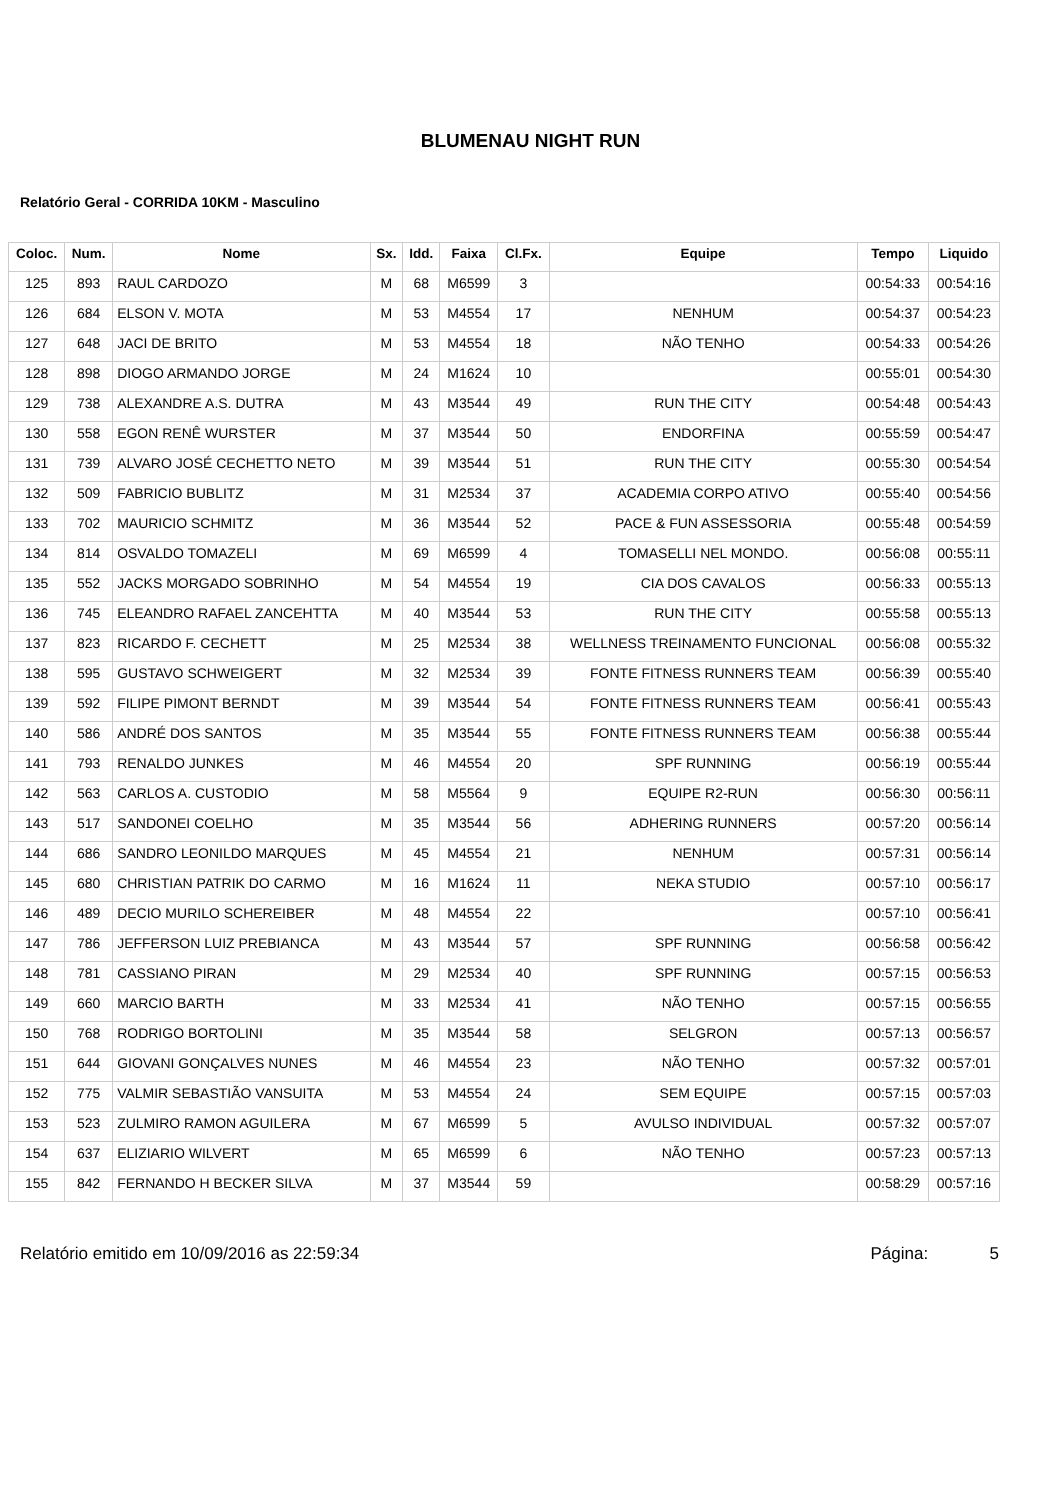BLUMENAU NIGHT RUN
Relatório Geral - CORRIDA 10KM - Masculino
| Coloc. | Num. | Nome | Sx. | Idd. | Faixa | Cl.Fx. | Equipe | Tempo | Liquido |
| --- | --- | --- | --- | --- | --- | --- | --- | --- | --- |
| 125 | 893 | RAUL CARDOZO | M | 68 | M6599 | 3 | | 00:54:33 | 00:54:16 |
| 126 | 684 | ELSON V. MOTA | M | 53 | M4554 | 17 | NENHUM | 00:54:37 | 00:54:23 |
| 127 | 648 | JACI DE BRITO | M | 53 | M4554 | 18 | NÃO TENHO | 00:54:33 | 00:54:26 |
| 128 | 898 | DIOGO ARMANDO JORGE | M | 24 | M1624 | 10 | | 00:55:01 | 00:54:30 |
| 129 | 738 | ALEXANDRE A.S. DUTRA | M | 43 | M3544 | 49 | RUN THE CITY | 00:54:48 | 00:54:43 |
| 130 | 558 | EGON RENÊ WURSTER | M | 37 | M3544 | 50 | ENDORFINA | 00:55:59 | 00:54:47 |
| 131 | 739 | ALVARO JOSÉ CECHETTO NETO | M | 39 | M3544 | 51 | RUN THE CITY | 00:55:30 | 00:54:54 |
| 132 | 509 | FABRICIO BUBLITZ | M | 31 | M2534 | 37 | ACADEMIA CORPO ATIVO | 00:55:40 | 00:54:56 |
| 133 | 702 | MAURICIO SCHMITZ | M | 36 | M3544 | 52 | PACE & FUN ASSESSORIA | 00:55:48 | 00:54:59 |
| 134 | 814 | OSVALDO TOMAZELI | M | 69 | M6599 | 4 | TOMASELLI NEL MONDO. | 00:56:08 | 00:55:11 |
| 135 | 552 | JACKS MORGADO SOBRINHO | M | 54 | M4554 | 19 | CIA DOS CAVALOS | 00:56:33 | 00:55:13 |
| 136 | 745 | ELEANDRO RAFAEL ZANCEHTTA | M | 40 | M3544 | 53 | RUN THE CITY | 00:55:58 | 00:55:13 |
| 137 | 823 | RICARDO F. CECHETT | M | 25 | M2534 | 38 | WELLNESS TREINAMENTO FUNCIONAL | 00:56:08 | 00:55:32 |
| 138 | 595 | GUSTAVO SCHWEIGERT | M | 32 | M2534 | 39 | FONTE FITNESS RUNNERS TEAM | 00:56:39 | 00:55:40 |
| 139 | 592 | FILIPE PIMONT BERNDT | M | 39 | M3544 | 54 | FONTE FITNESS RUNNERS TEAM | 00:56:41 | 00:55:43 |
| 140 | 586 | ANDRÉ DOS SANTOS | M | 35 | M3544 | 55 | FONTE FITNESS RUNNERS TEAM | 00:56:38 | 00:55:44 |
| 141 | 793 | RENALDO JUNKES | M | 46 | M4554 | 20 | SPF RUNNING | 00:56:19 | 00:55:44 |
| 142 | 563 | CARLOS A. CUSTODIO | M | 58 | M5564 | 9 | EQUIPE R2-RUN | 00:56:30 | 00:56:11 |
| 143 | 517 | SANDONEI COELHO | M | 35 | M3544 | 56 | ADHERING RUNNERS | 00:57:20 | 00:56:14 |
| 144 | 686 | SANDRO LEONILDO MARQUES | M | 45 | M4554 | 21 | NENHUM | 00:57:31 | 00:56:14 |
| 145 | 680 | CHRISTIAN PATRIK DO CARMO | M | 16 | M1624 | 11 | NEKA STUDIO | 00:57:10 | 00:56:17 |
| 146 | 489 | DECIO MURILO SCHEREIBER | M | 48 | M4554 | 22 | | 00:57:10 | 00:56:41 |
| 147 | 786 | JEFFERSON LUIZ PREBIANCA | M | 43 | M3544 | 57 | SPF RUNNING | 00:56:58 | 00:56:42 |
| 148 | 781 | CASSIANO PIRAN | M | 29 | M2534 | 40 | SPF RUNNING | 00:57:15 | 00:56:53 |
| 149 | 660 | MARCIO BARTH | M | 33 | M2534 | 41 | NÃO TENHO | 00:57:15 | 00:56:55 |
| 150 | 768 | RODRIGO BORTOLINI | M | 35 | M3544 | 58 | SELGRON | 00:57:13 | 00:56:57 |
| 151 | 644 | GIOVANI GONÇALVES NUNES | M | 46 | M4554 | 23 | NÃO TENHO | 00:57:32 | 00:57:01 |
| 152 | 775 | VALMIR SEBASTIÃO VANSUITA | M | 53 | M4554 | 24 | SEM EQUIPE | 00:57:15 | 00:57:03 |
| 153 | 523 | ZULMIRO RAMON AGUILERA | M | 67 | M6599 | 5 | AVULSO INDIVIDUAL | 00:57:32 | 00:57:07 |
| 154 | 637 | ELIZIARIO WILVERT | M | 65 | M6599 | 6 | NÃO TENHO | 00:57:23 | 00:57:13 |
| 155 | 842 | FERNANDO H BECKER SILVA | M | 37 | M3544 | 59 | | 00:58:29 | 00:57:16 |
Relatório emitido em 10/09/2016 as 22:59:34 Página: 5